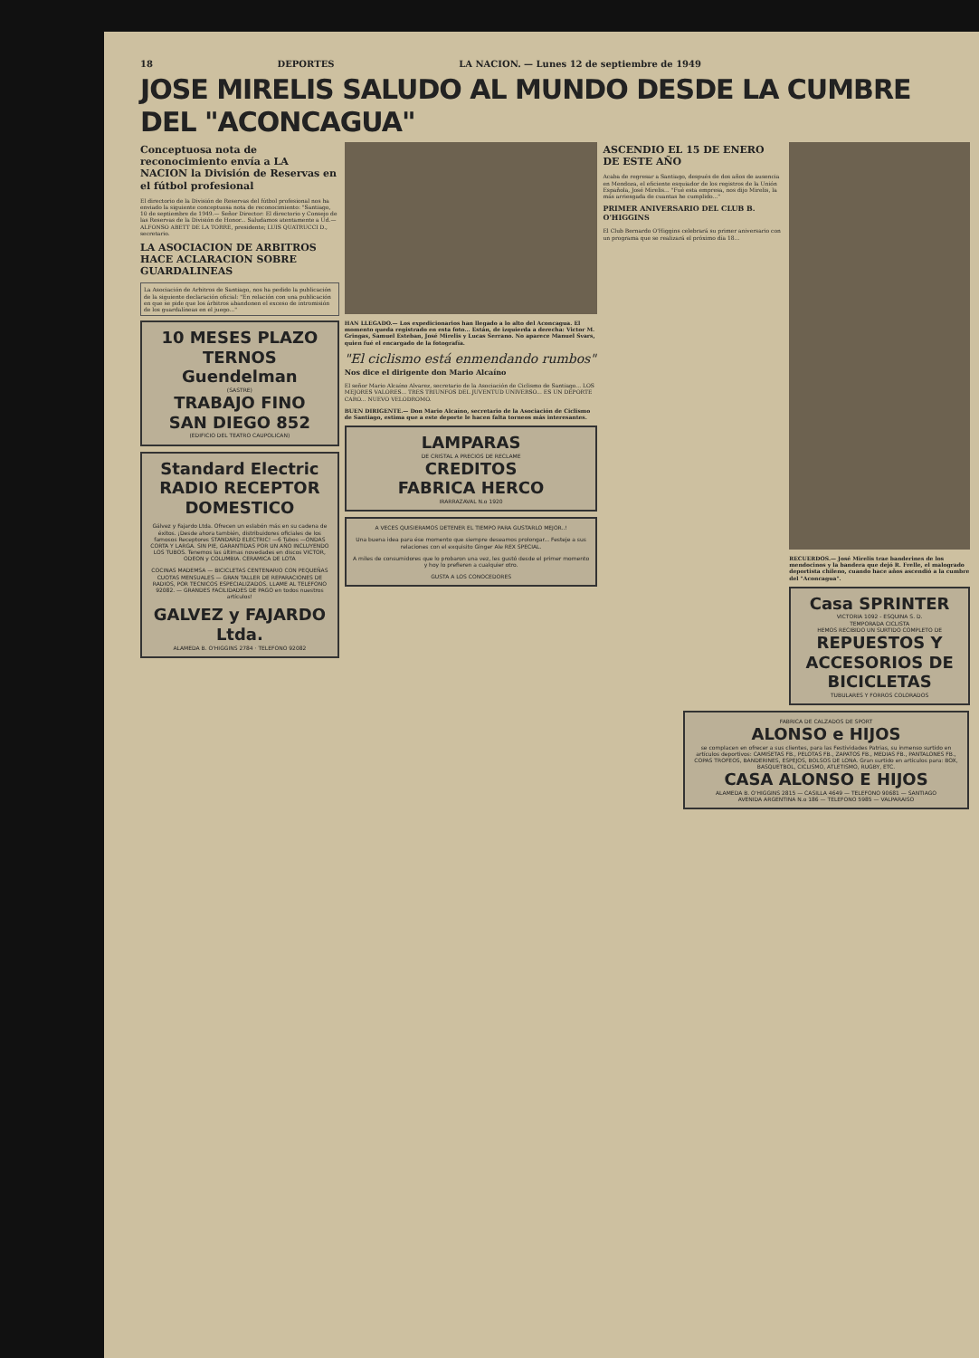18 DEPORTES LA NACION. — Lunes 12 de septiembre de 1949
JOSE MIRELIS SALUDO AL MUNDO DESDE LA CUMBRE DEL "ACONCAGUA"
Conceptuosa nota de reconocimiento envía a LA NACION la División de Reservas en el fútbol profesional
El directorio de la División de Reservas del fútbol profesional nos ha enviado la siguiente conceptuosa nota de reconocimiento: "Santiago, 10 de septiembre de 1949.— Señor Director: El directorio y Consejo de las Reservas de la División de Honor... Saludamos atentamente a Ud.— ALFONSO ABETT DE LA TORRE, presidente; LUIS QUATRUCCI D., secretario.
LA ASOCIACION DE ARBITROS HACE ACLARACION SOBRE GUARDALINEAS
La Asociación de Arbitros de Santiago, nos ha pedido la publicación de la siguiente declaración oficial: "En relación con una publicación en que se pide que los árbitros abandonen el exceso de intromisión de los guardalíneas en el juego..."
10 MESES PLAZO
TERNOS
Guendelman
(SASTRE)
TRABAJO FINO
SAN DIEGO 852
(EDIFICIO DEL TEATRO CAUPOLICAN)
Standard Electric
RADIO RECEPTOR DOMESTICO
Gálvez y Fajardo Ltda. Ofrecen un eslabón más en su cadena de éxitos. ¡Desde ahora también, distribuidores oficiales de los famosos Receptores STANDARD ELECTRIC! —6 Tubos —ONDAS CORTA Y LARGA. SIN PIE, GARANTIDAS POR UN AÑO INCLUYENDO LOS TUBOS. Tenemos las últimas novedades en discos VICTOR, ODEON y COLUMBIA. CERAMICA DE LOTA
COCINAS MADEMSA — BICICLETAS CENTENARIO CON PEQUEÑAS CUOTAS MENSUALES — GRAN TALLER DE REPARACIONES DE RADIOS, POR TECNICOS ESPECIALIZADOS. LLAME AL TELEFONO 92082. — GRANDES FACILIDADES DE PAGO en todos nuestros artículos!
GALVEZ y FAJARDO Ltda.
ALAMEDA B. O'HIGGINS 2784 · TELEFONO 92082
HAN LLEGADO.— Los expedicionarios han llegado a lo alto del Aconcagua. El momento queda registrado en esta foto... Están, de izquierda a derecha: Victor M. Gringas, Samuel Esteban, José Mirelis y Lucas Serrano. No aparece Manuel Svars, quien fué el encargado de la fotografía.
"El ciclismo está enmendando rumbos"
Nos dice el dirigente don Mario Alcaíno
El señor Mario Alcaíno Alvarez, secretario de la Asociación de Ciclismo de Santiago... LOS MEJORES VALORES... TRES TRIUNFOS DEL JUVENTUD UNIVERSO... ES UN DEPORTE CARO... NUEVO VELODROMO.
BUEN DIRIGENTE.— Don Mario Alcaíno, secretario de la Asociación de Ciclismo de Santiago, estima que a este deporte le hacen falta torneos más interesantes.
LAMPARAS
DE CRISTAL A PRECIOS DE RECLAME
CREDITOS
FABRICA HERCO
IRARRAZAVAL N.o 1920
A VECES QUISIERAMOS DETENER EL TIEMPO PARA GUSTARLO MEJOR..!
Una buena idea para ése momento que siempre deseamos prolongar... Festeje a sus relaciones con el exquisito Ginger Ale REX SPECIAL.
A miles de consumidores que lo probaron una vez, les gustó desde el primer momento y hoy lo prefieren a cualquier otro.
GUSTA A LOS CONOCEDORES
ASCENDIO EL 15 DE ENERO DE ESTE AÑO
Acaba de regresar a Santiago, después de dos años de ausencia en Mendoza, el eficiente esquiador de los registros de la Unión Española, José Mirelis... "Fué esta empresa, nos dijo Mirelis, la más arriesgada de cuantas he cumplido..."
PRIMER ANIVERSARIO DEL CLUB B. O'HIGGINS
El Club Bernardo O'Higgins celebrará su primer aniversario con un programa que se realizará el próximo día 18...
RECUERDOS.— José Mirelis trae banderines de los mendocinos y la bandera que dejó R. Frelle, el malogrado deportista chileno, cuando hace años ascendió a la cumbre del "Aconcagua".
Casa SPRINTER
VICTORIA 1092 - ESQUINA S. D.
TEMPORADA CICLISTA
HEMOS RECIBIDO UN SURTIDO COMPLETO DE
REPUESTOS Y ACCESORIOS DE BICICLETAS
TUBULARES Y FORROS COLORADOS
FABRICA DE CALZADOS DE SPORT
ALONSO e HIJOS
se complacen en ofrecer a sus clientes, para las Festividades Patrias, su inmenso surtido en artículos deportivos: CAMISETAS FB., PELOTAS FB., ZAPATOS FB., MEDIAS FB., PANTALONES FB., COPAS TROFEOS, BANDERINES, ESPEJOS, BOLSOS DE LONA. Gran surtido en artículos para: BOX, BASQUETBOL, CICLISMO, ATLETISMO, RUGBY, ETC.
CASA ALONSO E HIJOS
ALAMEDA B. O'HIGGINS 2815 — CASILLA 4649 — TELEFONO 90681 — SANTIAGO
AVENIDA ARGENTINA N.o 186 — TELEFONO 5985 — VALPARAISO